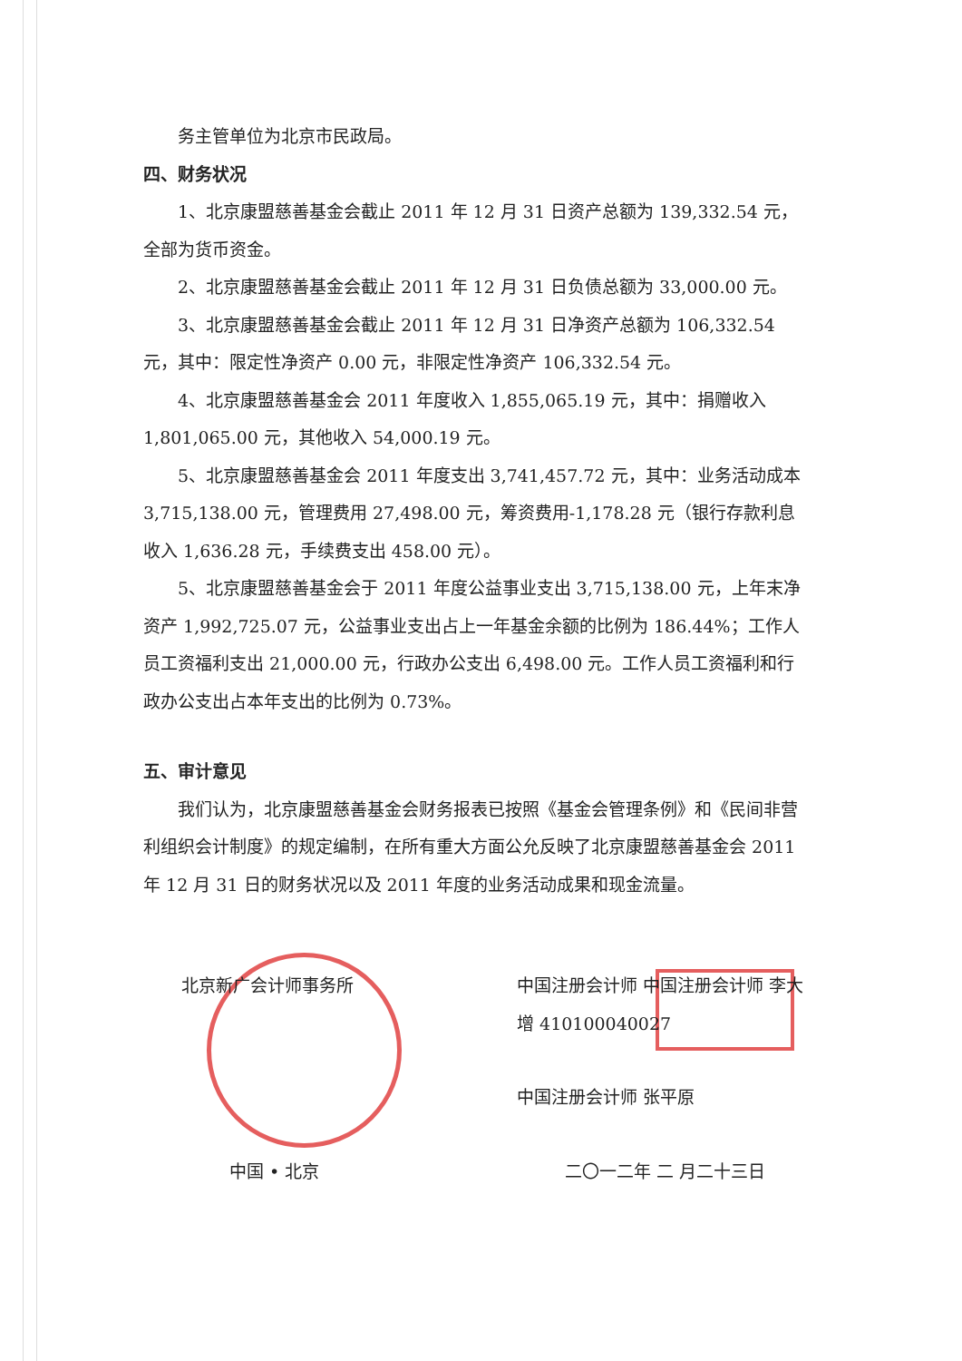务主管单位为北京市民政局。
四、财务状况
1、北京康盟慈善基金会截止 2011 年 12 月 31 日资产总额为 139,332.54 元，全部为货币资金。
2、北京康盟慈善基金会截止 2011 年 12 月 31 日负债总额为 33,000.00 元。
3、北京康盟慈善基金会截止 2011 年 12 月 31 日净资产总额为 106,332.54 元，其中：限定性净资产 0.00 元，非限定性净资产 106,332.54 元。
4、北京康盟慈善基金会 2011 年度收入 1,855,065.19 元，其中：捐赠收入 1,801,065.00 元，其他收入 54,000.19 元。
5、北京康盟慈善基金会 2011 年度支出 3,741,457.72 元，其中：业务活动成本 3,715,138.00 元，管理费用 27,498.00 元，筹资费用-1,178.28 元（银行存款利息收入 1,636.28 元，手续费支出 458.00 元）。
5、北京康盟慈善基金会于 2011 年度公益事业支出 3,715,138.00 元，上年末净资产 1,992,725.07 元，公益事业支出占上一年基金余额的比例为 186.44%；工作人员工资福利支出 21,000.00 元，行政办公支出 6,498.00 元。工作人员工资福利和行政办公支出占本年支出的比例为 0.73%。
五、审计意见
我们认为，北京康盟慈善基金会财务报表已按照《基金会管理条例》和《民间非营利组织会计制度》的规定编制，在所有重大方面公允反映了北京康盟慈善基金会 2011 年 12 月 31 日的财务状况以及 2011 年度的业务活动成果和现金流量。
北京新广会计师事务所 中国注册会计师 中国注册会计师 李大增 410100040027
中国注册会计师 张平原
中国 • 北京 二〇一二年 二 月二十三日